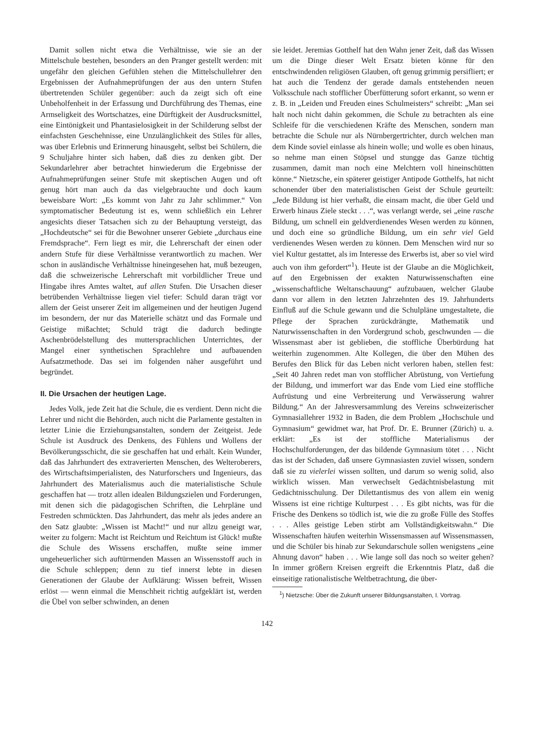Damit sollen nicht etwa die Verhältnisse, wie sie an der Mittelschule bestehen, besonders an den Pranger gestellt werden: mit ungefähr den gleichen Gefühlen stehen die Mittelschullehrer den Ergebnissen der Aufnahmeprüfungen der aus den untern Stufen übertretenden Schüler gegenüber: auch da zeigt sich oft eine Unbeholfenheit in der Erfassung und Durchführung des Themas, eine Armseligkeit des Wortschatzes, eine Dürftigkeit der Ausdrucksmittel, eine Eintönigkeit und Phantasielosigkeit in der Schilderung selbst der einfachsten Geschehnisse, eine Unzulänglichkeit des Stiles für alles, was über Erlebnis und Erinnerung hinausgeht, selbst bei Schülern, die 9 Schuljahre hinter sich haben, daß dies zu denken gibt. Der Sekundarlehrer aber betrachtet hinwiederum die Ergebnisse der Aufnahmeprüfungen seiner Stufe mit skeptischen Augen und oft genug hört man auch da das vielgebrauchte und doch kaum beweisbare Wort: „Es kommt von Jahr zu Jahr schlimmer.“ Von symptomatischer Bedeutung ist es, wenn schließlich ein Lehrer angesichts dieser Tatsachen sich zu der Behauptung versteigt, das „Hochdeutsche“ sei für die Bewohner unserer Gebiete „durchaus eine Fremdsprache“. Fern liegt es mir, die Lehrerschaft der einen oder andern Stufe für diese Verhältnisse verantwortlich zu machen. Wer schon in ausländische Verhältnisse hineingesehen hat, muß bezeugen, daß die schweizerische Lehrerschaft mit vorbildlicher Treue und Hingabe ihres Amtes waltet, auf allen Stufen. Die Ursachen dieser betrübenden Verhältnisse liegen viel tiefer: Schuld daran trägt vor allem der Geist unserer Zeit im allgemeinen und der heutigen Jugend im besondern, der nur das Materielle schätzt und das Formale und Geistige mißachtet; Schuld trägt die dadurch bedingte Aschenbrödelstellung des muttersprachlichen Unterrichtes, der Mangel einer synthetischen Sprachlehre und aufbauenden Aufsatzmethode. Das sei im folgenden näher ausgeführt und begründet.
II. Die Ursachen der heutigen Lage.
Jedes Volk, jede Zeit hat die Schule, die es verdient. Denn nicht die Lehrer und nicht die Behörden, auch nicht die Parlamente gestalten in letzter Linie die Erziehungsanstalten, sondern der Zeitgeist. Jede Schule ist Ausdruck des Denkens, des Fühlens und Wollens der Bevölkerungsschicht, die sie geschaffen hat und erhält. Kein Wunder, daß das Jahrhundert des extraverierten Menschen, des Welteroberers, des Wirtschaftsimperialisten, des Naturforschers und Ingenieurs, das Jahrhundert des Materialismus auch die materialistische Schule geschaffen hat — trotz allen idealen Bildungszielen und Forderungen, mit denen sich die pädagogischen Schriften, die Lehrpläne und Festreden schmückten. Das Jahrhundert, das mehr als jedes andere an den Satz glaubte: „Wissen ist Macht!“ und nur allzu geneigt war, weiter zu folgern: Macht ist Reichtum und Reichtum ist Glück! mußte die Schule des Wissens erschaffen, mußte seine immer ungeheuerlicher sich auftürmenden Massen an Wissensstoff auch in die Schule schleppen; denn zu tief innerst lebte in diesen Generationen der Glaube der Aufklärung: Wissen befreit, Wissen erlöst — wenn einmal die Menschheit richtig aufgeklärt ist, werden die Übel von selber schwinden, an denen
sie leidet. Jeremias Gotthelf hat den Wahn jener Zeit, daß das Wissen um die Dinge dieser Welt Ersatz bieten könne für den entschwindenden religiösen Glauben, oft genug grimmig persifliert; er hat auch die Tendenz der gerade damals entstehenden neuen Volksschule nach stofflicher Überfütterung sofort erkannt, so wenn er z. B. in „Leiden und Freuden eines Schulmeisters“ schreibt: „Man sei halt noch nicht dahin gekommen, die Schule zu betrachten als eine Schleife für die verschiedenen Kräfte des Menschen, sondern man betrachte die Schule nur als Nürnbergertrichter, durch welchen man dem Kinde soviel einlasse als hinein wolle; und wolle es oben hinaus, so nehme man einen Stöpsel und stungge das Ganze tüchtig zusammen, damit man noch eine Melchtern voll hineinschütten könne.“ Nietzsche, ein späterer geistiger Antipode Gotthelfs, hat nicht schonender über den materialistischen Geist der Schule geurteilt: „Jede Bildung ist hier verhaßt, die einsam macht, die über Geld und Erwerb hinaus Ziele steckt . . .“, was verlangt werde, sei „eine rasche Bildung, um schnell ein geldverdienendes Wesen werden zu können, und doch eine so gründliche Bildung, um ein sehr viel Geld verdienendes Wesen werden zu können. Dem Menschen wird nur so viel Kultur gestattet, als im Interesse des Erwerbs ist, aber so viel wird auch von ihm gefordert“<sup>1</sup>). Heute ist der Glaube an die Möglichkeit, auf den Ergebnissen der exakten Naturwissenschaften eine „wissenschaftliche Weltanschauung“ aufzubauen, welcher Glaube dann vor allem in den letzten Jahrzehnten des 19. Jahrhunderts Einfluß auf die Schule gewann und die Schulpläne umgestaltete, die Pflege der Sprachen zurückdrängte, Mathematik und Naturwissenschaften in den Vordergrund schob, geschwunden — die Wissensmast aber ist geblieben, die stoffliche Überbürdung hat weiterhin zugenommen. Alte Kollegen, die über den Mühen des Berufes den Blick für das Leben nicht verloren haben, stellen fest: „Seit 40 Jahren redet man von stofflicher Abrüstung, von Vertiefung der Bildung, und immerfort war das Ende vom Lied eine stoffliche Aufrüstung und eine Verbreiterung und Verwässerung wahrer Bildung.“ An der Jahresversammlung des Vereins schweizerischer Gymnasiallehrer 1932 in Baden, die dem Problem „Hochschule und Gymnasium“ gewidmet war, hat Prof. Dr. E. Brunner (Zürich) u. a. erklärt: „Es ist der stoffliche Materialismus der Hochschulforderungen, der das bildende Gymnasium tötet . . . Nicht das ist der Schaden, daß unsere Gymnasiasten zuviel wissen, sondern daß sie zu vielerlei wissen sollten, und darum so wenig solid, also wirklich wissen. Man verwechselt Gedächtnisbelastung mit Gedächtnisschulung. Der Dilettantismus des von allem ein wenig Wissens ist eine richtige Kulturpest . . . Es gibt nichts, was für die Frische des Denkens so tödlich ist, wie die zu große Fülle des Stoffes . . . Alles geistige Leben stirbt am Vollständigkeitswahn.“ Die Wissenschaften häufen weiterhin Wissensmassen auf Wissensmassen, und die Schüler bis hinab zur Sekundarschule sollen wenigstens „eine Ahnung davon“ haben . . . Wie lange soll das noch so weiter gehen? In immer größern Kreisen ergreift die Erkenntnis Platz, daß die einseitige rationalistische Weltbetrachtung, die über-
<sup>1</sup>) Nietzsche: Über die Zukunft unserer Bildungsanstalten, I. Vortrag.
142